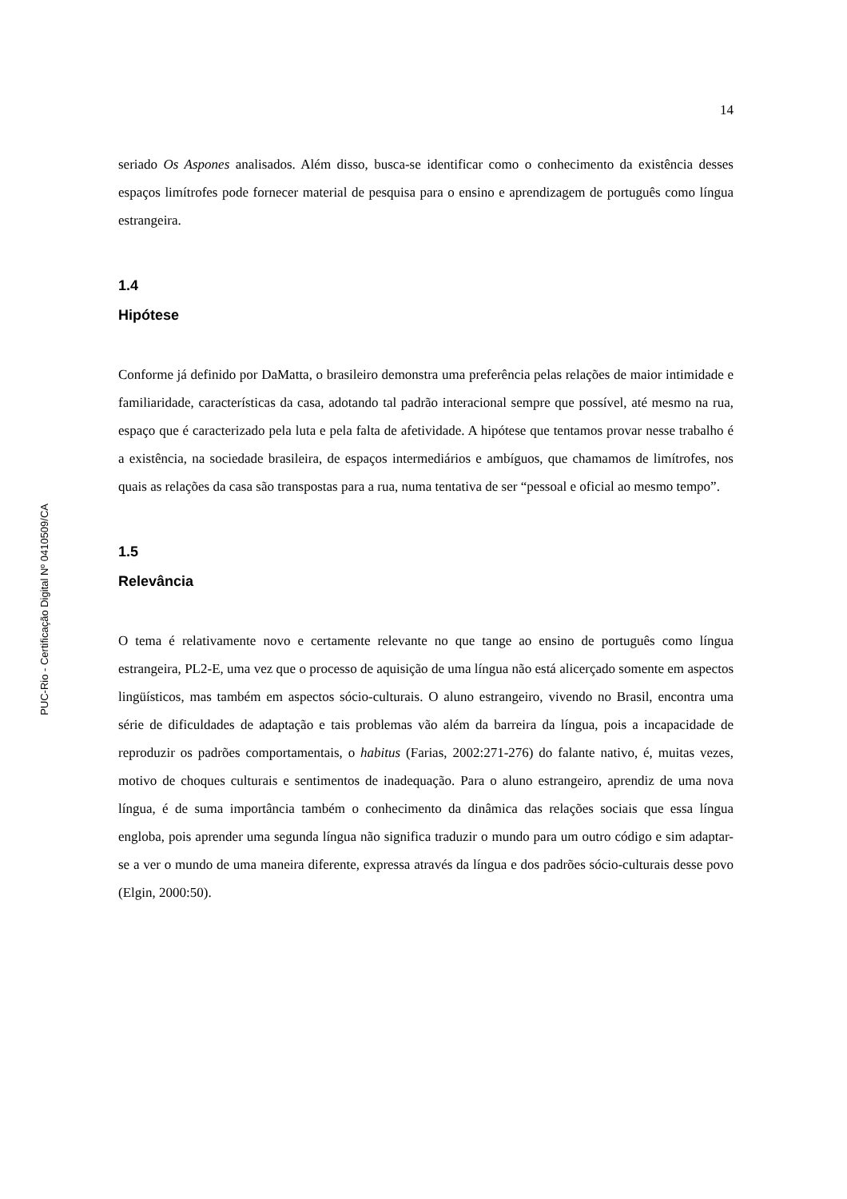PUC-Rio - Certificação Digital Nº 0410509/CA
14
seriado Os Aspones analisados. Além disso, busca-se identificar como o conhecimento da existência desses espaços limítrofes pode fornecer material de pesquisa para o ensino e aprendizagem de português como língua estrangeira.
1.4
Hipótese
Conforme já definido por DaMatta, o brasileiro demonstra uma preferência pelas relações de maior intimidade e familiaridade, características da casa, adotando tal padrão interacional sempre que possível, até mesmo na rua, espaço que é caracterizado pela luta e pela falta de afetividade. A hipótese que tentamos provar nesse trabalho é a existência, na sociedade brasileira, de espaços intermediários e ambíguos, que chamamos de limítrofes, nos quais as relações da casa são transpostas para a rua, numa tentativa de ser “pessoal e oficial ao mesmo tempo”.
1.5
Relevância
O tema é relativamente novo e certamente relevante no que tange ao ensino de português como língua estrangeira, PL2-E, uma vez que o processo de aquisição de uma língua não está alicerçado somente em aspectos lingüísticos, mas também em aspectos sócio-culturais. O aluno estrangeiro, vivendo no Brasil, encontra uma série de dificuldades de adaptação e tais problemas vão além da barreira da língua, pois a incapacidade de reproduzir os padrões comportamentais, o habitus (Farias, 2002:271-276) do falante nativo, é, muitas vezes, motivo de choques culturais e sentimentos de inadequação. Para o aluno estrangeiro, aprendiz de uma nova língua, é de suma importância também o conhecimento da dinâmica das relações sociais que essa língua engloba, pois aprender uma segunda língua não significa traduzir o mundo para um outro código e sim adaptar-se a ver o mundo de uma maneira diferente, expressa através da língua e dos padrões sócio-culturais desse povo (Elgin, 2000:50).